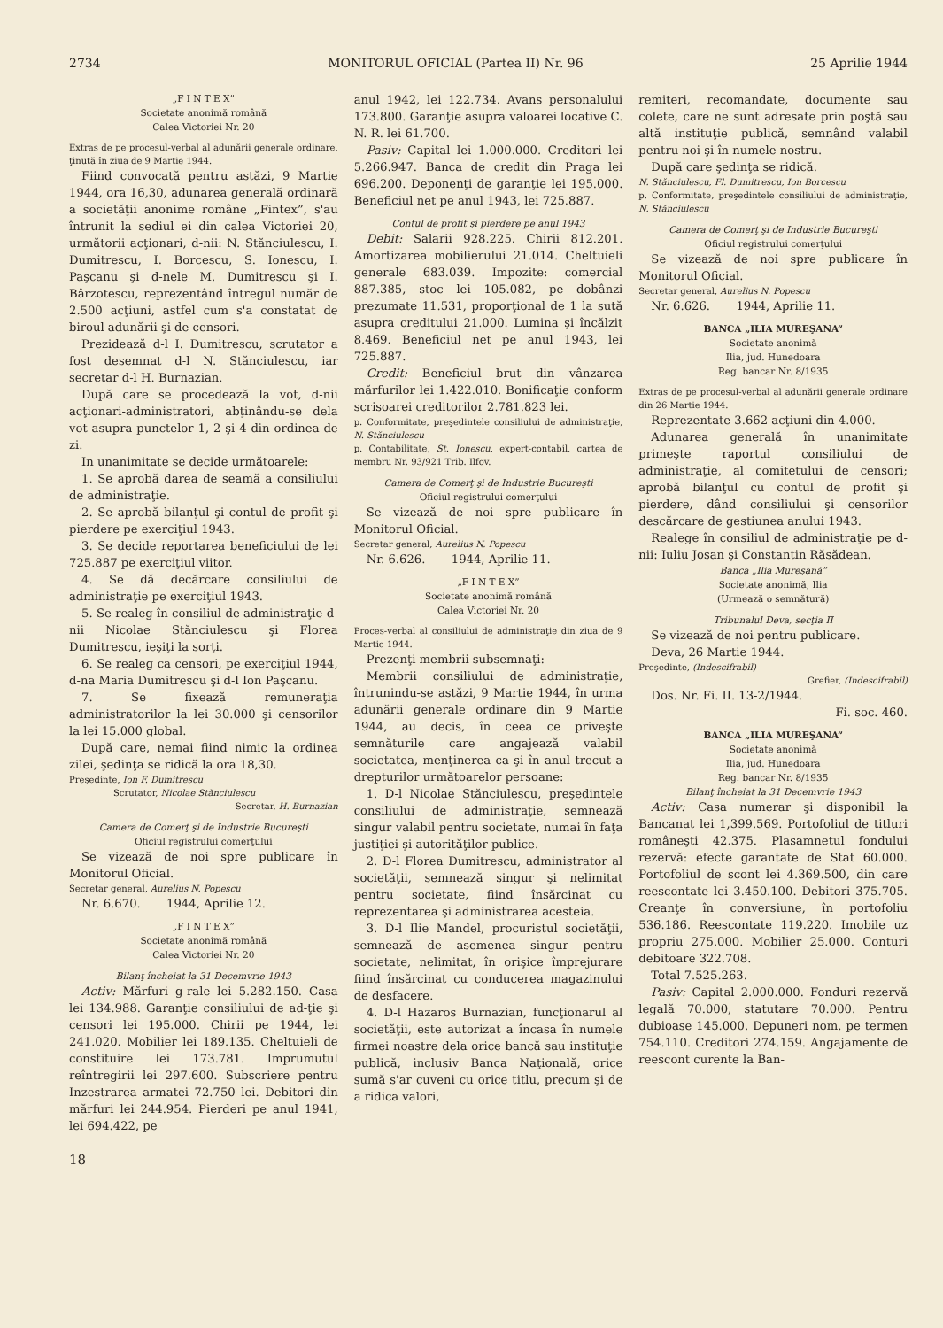2734 MONITORUL OFICIAL (Partea II) Nr. 96 25 Aprilie 1944
„F I N T E X”
Societate anonimă română
Calea Victoriei Nr. 20
Extras de pe procesul-verbal al adunării generale ordinare, ţinută în ziua de 9 Martie 1944.
Fiind convocată pentru astăzi, 9 Martie 1944, ora 16,30, adunarea generală ordinară a societăţii anonime române „Fintex”, s'au întrunit la sediul ei din calea Victoriei 20, următorii acţionari, d-nii: N. Stănciulescu, I. Dumitrescu, I. Borcescu, S. Ionescu, I. Paşcanu şi d-nele M. Dumitrescu şi I. Bârzotescu, reprezentând întregul număr de 2.500 acţiuni, astfel cum s'a constatat de biroul adunării şi de censori.
Prezidează d-l I. Dumitrescu, scrutator a fost desemnat d-l N. Stănciulescu, iar secretar d-l H. Burnazian.
După care se procedează la vot, d-nii acţionari-administratori, abţinându-se dela vot asupra punctelor 1, 2 şi 4 din ordinea de zi.
In unanimitate se decide următoarele:
1. Se aprobă darea de seamă a consiliului de administraţie.
2. Se aprobă bilanţul şi contul de profit şi pierdere pe exerciţiul 1943.
3. Se decide reportarea beneficiului de lei 725.887 pe exerciţiul viitor.
4. Se dă decărcare consiliului de administraţie pe exerciţiul 1943.
5. Se realeg în consiliul de administraţie d-nii Nicolae Stănciulescu şi Florea Dumitrescu, ieşiţi la sorţi.
6. Se realeg ca censori, pe exerciţiul 1944, d-na Maria Dumitrescu şi d-l Ion Paşcanu.
7. Se fixează remuneraţia administratorilor la lei 30.000 şi censorilor la lei 15.000 global.
După care, nemai fiind nimic la ordinea zilei, şedinţa se ridică la ora 18,30.
Preşedinte, Ion F. Dumitrescu
Scrutator, Nicolae Stănciulescu
Secretar, H. Burnazian
Camera de Comerţ şi de Industrie Bucureşti
Oficiul registrului comerţului
Se vizează de noi spre publicare în Monitorul Oficial.
Secretar general, Aurelius N. Popescu
Nr. 6.670. 1944, Aprilie 12.
„F I N T E X”
Societate anonimă română
Calea Victoriei Nr. 20
Bilanţ încheiat la 31 Decemvrie 1943
Activ: Mărfuri g-rale lei 5.282.150. Casa lei 134.988. Garanţie consiliului de ad-ţie şi censori lei 195.000. Chirii pe 1944, lei 241.020. Mobilier lei 189.135. Cheltuieli de constituire lei 173.781. Imprumutul reîntregirii lei 297.600. Subscriere pentru Inzestrarea armatei 72.750 lei. Debitori din mărfuri lei 244.954. Pierderi pe anul 1941, lei 694.422, pe
anul 1942, lei 122.734. Avans personalului 173.800. Garanţie asupra valoarei locative C. N. R. lei 61.700.
Pasiv: Capital lei 1.000.000. Creditori lei 5.266.947. Banca de credit din Praga lei 696.200. Deponenţi de garanţie lei 195.000. Beneficiul net pe anul 1943, lei 725.887.
Contul de profit şi pierdere pe anul 1943
Debit: Salarii 928.225. Chirii 812.201. Amortizarea mobilierului 21.014. Cheltuieli generale 683.039. Impozite: comercial 887.385, stoc lei 105.082, pe dobânzi prezumate 11.531, proporţional de 1 la sută asupra creditului 21.000. Lumina şi încălzit 8.469. Beneficiul net pe anul 1943, lei 725.887.
Credit: Beneficiul brut din vânzarea mărfurilor lei 1.422.010. Bonificaţie conform scrisoarei creditorilor 2.781.823 lei.
p. Conformitate, preşedintele consiliului de administraţie, N. Stănciulescu
p. Contabilitate, St. Ionescu, expert-contabil, cartea de membru Nr. 93/921 Trib. Ilfov.
Camera de Comerţ şi de Industrie Bucureşti
Oficiul registrului comerţului
Se vizează de noi spre publicare în Monitorul Oficial.
Secretar general, Aurelius N. Popescu
Nr. 6.626. 1944, Aprilie 11.
„F I N T E X”
Societate anonimă română
Calea Victoriei Nr. 20
Proces-verbal al consiliului de administraţie din ziua de 9 Martie 1944.
Prezenţi membrii subsemnaţi:
Membrii consiliului de administraţie, întrunindu-se astăzi, 9 Martie 1944, în urma adunării generale ordinare din 9 Martie 1944, au decis, în ceea ce priveşte semnăturile care angajează valabil societatea, menţinerea ca şi în anul trecut a drepturilor următoarelor persoane:
1. D-l Nicolae Stănciulescu, preşedintele consiliului de administraţie, semnează singur valabil pentru societate, numai în faţa justiţiei şi autorităţilor publice.
2. D-l Florea Dumitrescu, administrator al societăţii, semnează singur şi nelimitat pentru societate, fiind însărcinat cu reprezentarea şi administrarea acesteia.
3. D-l Ilie Mandel, procuristul societăţii, semnează de asemenea singur pentru societate, nelimitat, în orişice împrejurare fiind însărcinat cu conducerea magazinului de desfacere.
4. D-l Hazaros Burnazian, funcţionarul al societăţii, este autorizat a încasa în numele firmei noastre dela orice bancă sau instituţie publică, inclusiv Banca Naţională, orice sumă s'ar cuveni cu orice titlu, precum şi de a ridica valori,
remiteri, recomandate, documente sau colete, care ne sunt adresate prin poştă sau altă instituţie publică, semnând valabil pentru noi şi în numele nostru.
După care şedinţa se ridică.
N. Stănciulescu, Fl. Dumitrescu, Ion Borcescu
p. Conformitate, preşedintele consiliului de administraţie, N. Stănciulescu
Camera de Comerţ şi de Industrie Bucureşti
Oficiul registrului comerţului
Se vizează de noi spre publicare în Monitorul Oficial.
Secretar general, Aurelius N. Popescu
Nr. 6.626. 1944, Aprilie 11.
BANCA „ILIA MUREŞANA”
Societate anonimă
Ilia, jud. Hunedoara
Reg. bancar Nr. 8/1935
Extras de pe procesul-verbal al adunării generale ordinare din 26 Martie 1944.
Reprezentate 3.662 acţiuni din 4.000.
Adunarea generală în unanimitate primeşte raportul consiliului de administraţie, al comitetului de censori; aprobă bilanţul cu contul de profit şi pierdere, dând consiliului şi censorilor descărcare de gestiunea anului 1943.
Realege în consiliul de administraţie pe d-nii: Iuliu Josan şi Constantin Răsădean.
Banca „Ilia Mureşană”
Societate anonimă, Ilia
(Urmează o semnătură)
Tribunalul Deva, secţia II
Se vizează de noi pentru publicare.
Deva, 26 Martie 1944.
Preşedinte, (Indescifrabil)
Grefier, (Indescifrabil)
Dos. Nr. Fi. II. 13-2/1944.
Fi. soc. 460.
BANCA „ILIA MUREŞANA”
Societate anonimă
Ilia, jud. Hunedoara
Reg. bancar Nr. 8/1935
Bilanţ încheiat la 31 Decemvrie 1943
Activ: Casa numerar şi disponibil la Bancanat lei 1,399.569. Portofoliul de titluri româneşti 42.375. Plasamnetul fondului rezervă: efecte garantate de Stat 60.000. Portofoliul de scont lei 4.369.500, din care reescontate lei 3.450.100. Debitori 375.705. Creanţe în conversiune, în portofoliu 536.186. Reescontate 119.220. Imobile uz propriu 275.000. Mobilier 25.000. Conturi debitoare 322.708.
Total 7.525.263.
Pasiv: Capital 2.000.000. Fonduri rezervă legală 70.000, statutare 70.000. Pentru dubioase 145.000. Depuneri nom. pe termen 754.110. Creditori 274.159. Angajamente de reescont curente la Ban-
18